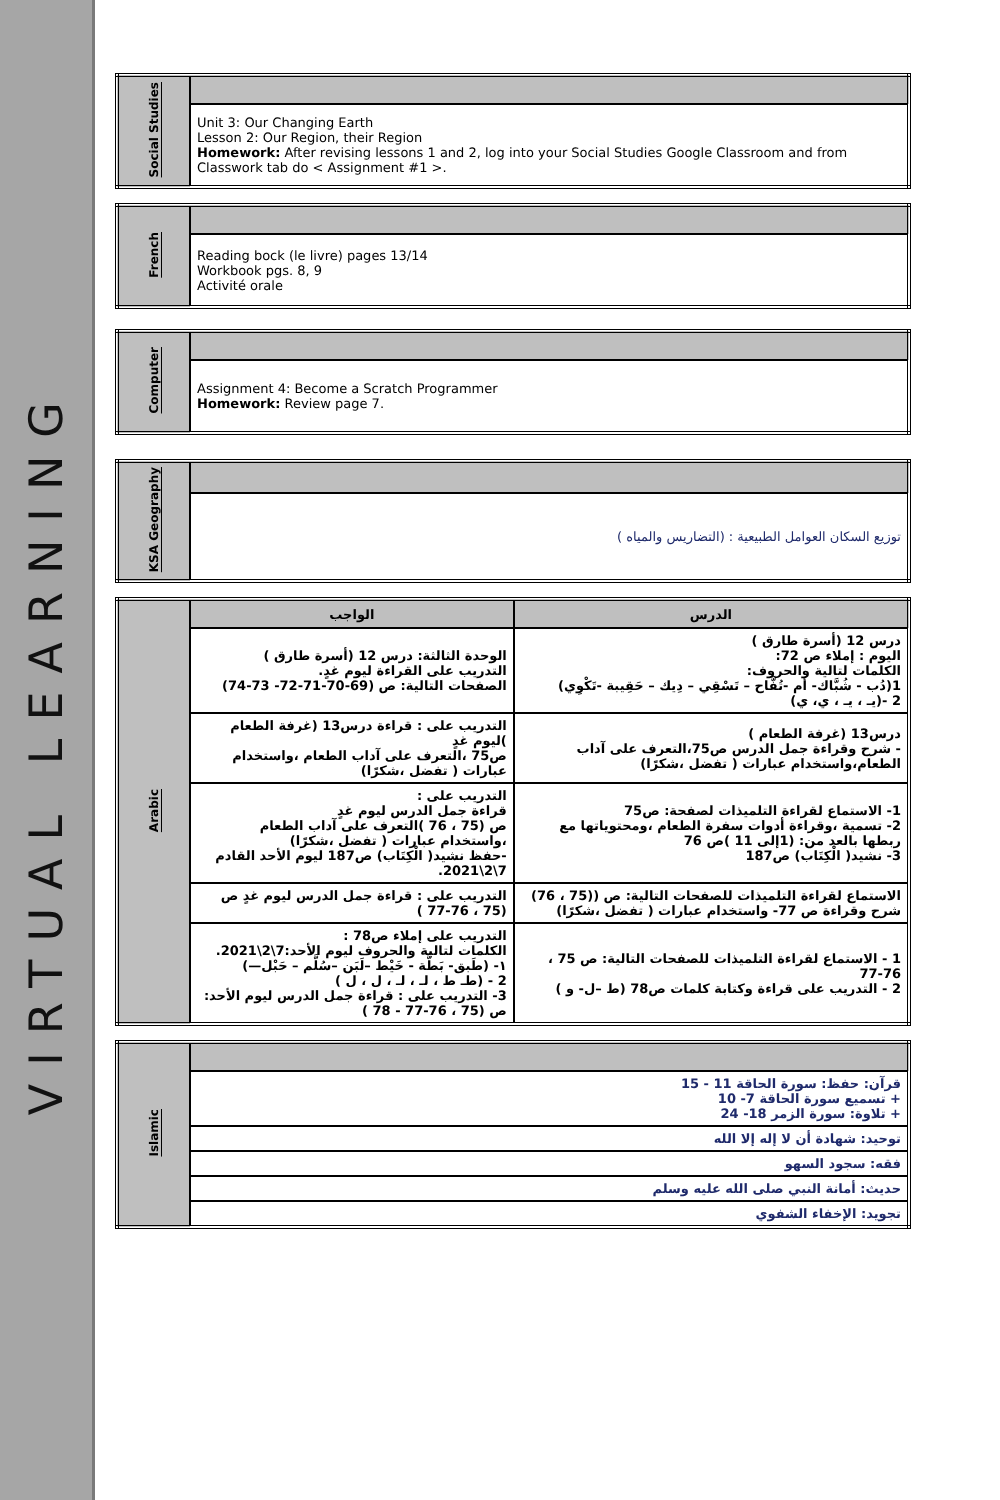VIRTUAL LEARNING
| Social Studies | |
| | Unit 3: Our Changing Earth Lesson 2: Our Region, their Region Homework: After revising lessons 1 and 2, log into your Social Studies Google Classroom and from Classwork tab do < Assignment #1 >. |
| French | |
| | Reading bock (le livre) pages 13/14 Workbook pgs. 8, 9 Activité orale |
| Computer | |
| | Assignment 4: Become a Scratch Programmer Homework: Review page 7. |
| KSA Geography | |
| | توزيع السكان العوامل الطبيعية : (التضاريس والمياه ) |
| Arabic | الواجب | الدرس |
| | الوحدة الثالثة: درس 12 (أسرة طارق ) التدريب على القراءة ليوم غدٍ. الصفحات التالية: ص (69-70-71-72- 73-74) | درس 12 (أسرة طارق ) اليوم : إملاء ص 72: الكلمات لتالية والحروف: 1(دُب - شُبَّاك- أم -تُفَّاح – تَسْقِي – دِيك – حَقِيبة -تَكْوِي) 2 -(يـ ، يـ ، ي، ي) |
| | التدريب على : قراءة درس13 (غرفة الطعام )ليوم غدٍ ص75 ،التعرف على آداب الطعام ،واستخدام عبارات ( تفضل ،شكرًا) | درس13 (غرفة الطعام ) - شرح وقراءة جمل الدرس ص75،التعرف على آداب الطعام،واستخدام عبارات ( تفضل ،شكرًا) |
| | التدريب على : قراءة جمل الدرس ليوم غدٍ ص (75 ، 76 )التعرف على آداب الطعام ،واستخدام عبارات ( تفضل ،شكرًا) -حفظ نشيد( الْكِتَاب) ص187 ليوم الأحد القادم 7\2\2021. | 1- الاستماع لقراءة التلميذات لصفحة: ص75 2- تسمية ،وقراءة أدوات سفرة الطعام ،ومحتوياتها مع ربطها بالعد من: (1إلى 11 )ص 76 3- نشيد( الْكِتَاب) ص187 |
| | التدريب على : قراءة جمل الدرس ليوم غدٍ ص (75 ، 76-77 ) | الاستماع لقراءة التلميذات للصفحات التالية: ص ((75 ، 76) شرح وقراءة ص 77- واستخدام عبارات ( تفضل ،شكرًا) |
| | التدريب على إملاء ص78 : الكلمات لتالية والحروف ليوم الأحد:7\2\2021. ١- (طَبق- بَطَّة - خَيْط –لَبَن –سُلَّم – حَبْل—) 2 - (طـ ط ، لـ ، لـ ، ل ، ل ) 3- التدريب على : قراءة جمل الدرس ليوم الأحد: ص (75 ، 76-77 - 78 ) | 1 - الاستماع لقراءة التلميذات للصفحات التالية: ص 75 ، 76-77 2 - التدريب على قراءة وكتابة كلمات ص78 (ط –ل- و ) |
| Islamic | |
| | قرآن: حفظ: سورة الحاقة 11 - 15 + تسميع سورة الحاقة 7- 10 + تلاوة: سورة الزمر 18- 24 |
| | توحيد: شهادة أن لا إله إلا الله |
| | فقه: سجود السهو |
| | حديث: أمانة النبي صلى الله عليه وسلم |
| | تجويد: الإخفاء الشفوي |